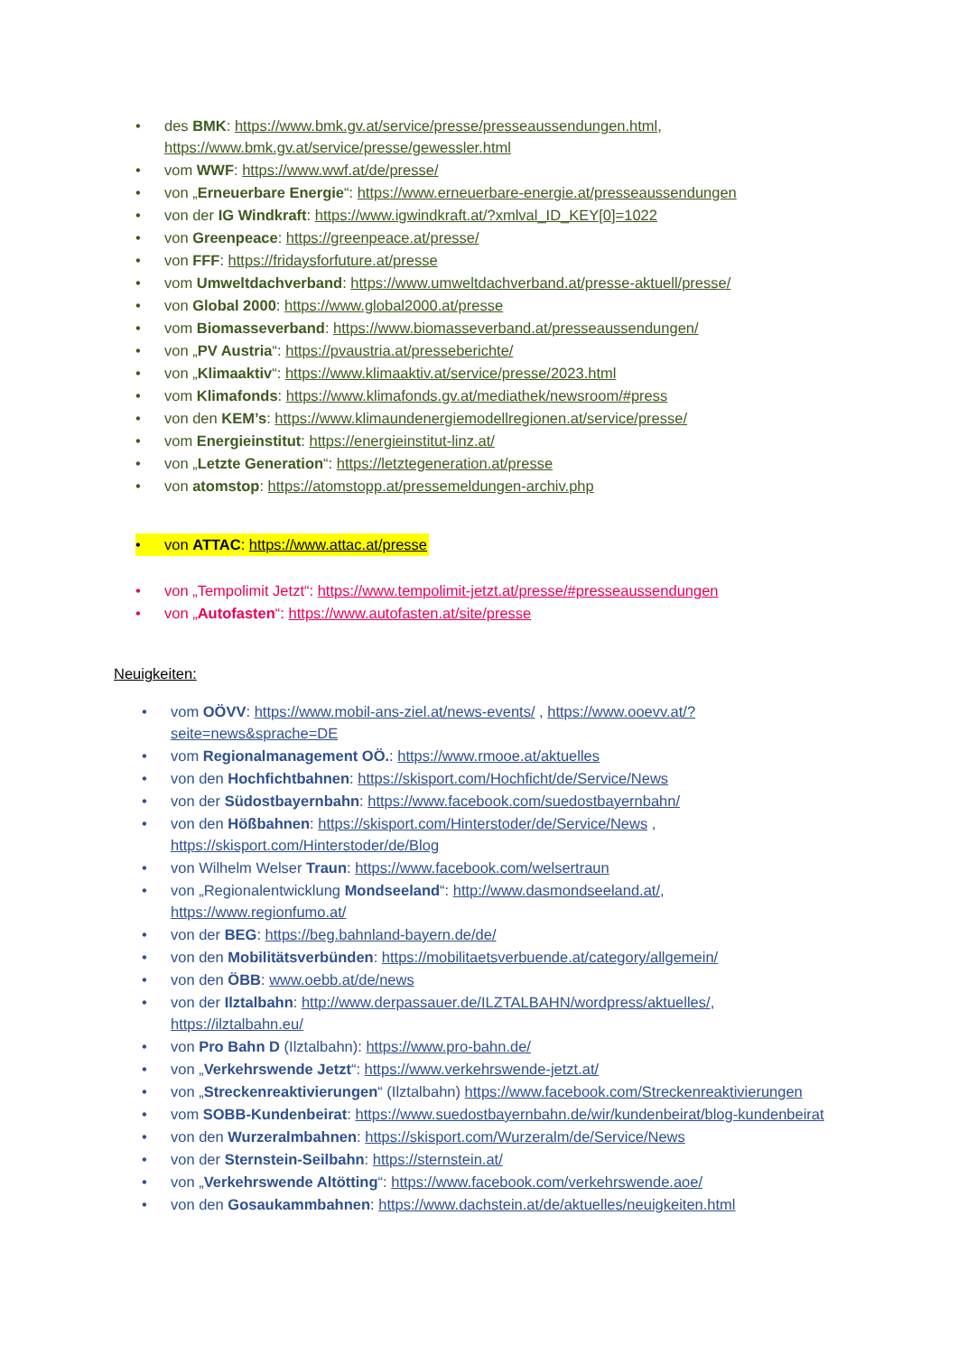• des BMK: https://www.bmk.gv.at/service/presse/presseaussendungen.html, https://www.bmk.gv.at/service/presse/gewessler.html
• vom WWF: https://www.wwf.at/de/presse/
• von „Erneuerbare Energie“: https://www.erneuerbare-energie.at/presseaussendungen
• von der IG Windkraft: https://www.igwindkraft.at/?xmlval_ID_KEY[0]=1022
• von Greenpeace: https://greenpeace.at/presse/
• von FFF: https://fridaysforfuture.at/presse
• vom Umweltdachverband: https://www.umweltdachverband.at/presse-aktuell/presse/
• von Global 2000: https://www.global2000.at/presse
• vom Biomasseverband: https://www.biomasseverband.at/presseaussendungen/
• von „PV Austria“: https://pvaustria.at/presseberichte/
• von „Klimaaktiv“: https://www.klimaaktiv.at/service/presse/2023.html
• vom Klimafonds: https://www.klimafonds.gv.at/mediathek/newsroom/#press
• von den KEM’s: https://www.klimaundenergiemodellregionen.at/service/presse/
• vom Energieinstitut: https://energieinstitut-linz.at/
• von „Letzte Generation“: https://letztegeneration.at/presse
• von atomstop: https://atomstopp.at/pressemeldungen-archiv.php
• von ATTAC: https://www.attac.at/presse
• von „Tempolimit Jetzt“: https://www.tempolimit-jetzt.at/presse/#presseaussendungen
• von „Autofasten“: https://www.autofasten.at/site/presse
Neuigkeiten:
• vom OÖVV: https://www.mobil-ans-ziel.at/news-events/ , https://www.ooevv.at/?seite=news&sprache=DE
• vom Regionalmanagement OÖ.: https://www.rmooe.at/aktuelles
• von den Hochfichtbahnen: https://skisport.com/Hochficht/de/Service/News
• von der Südostbayernbahn: https://www.facebook.com/suedostbayernbahn/
• von den Hößbahnen: https://skisport.com/Hinterstoder/de/Service/News , https://skisport.com/Hinterstoder/de/Blog
• von Wilhelm Welser Traun: https://www.facebook.com/welsertraun
• von „Regionalentwicklung Mondseeland“: http://www.dasmondseeland.at/, https://www.regionfumo.at/
• von der BEG: https://beg.bahnland-bayern.de/de/
• von den Mobilitätsverbünden: https://mobilitaetsverbuende.at/category/allgemein/
• von den ÖBB: www.oebb.at/de/news
• von der Ilztalbahn: http://www.derpassauer.de/ILZTALBAHN/wordpress/aktuelles/, https://ilztalbahn.eu/
• von Pro Bahn D (Ilztalbahn): https://www.pro-bahn.de/
• von „Verkehrswende Jetzt“: https://www.verkehrswende-jetzt.at/
• von „Streckenreaktivierungen“ (Ilztalbahn) https://www.facebook.com/Streckenreaktivierungen
• vom SOBB-Kundenbeirat: https://www.suedostbayernbahn.de/wir/kundenbeirat/blog-kundenbeirat
• von den Wurzeralmbahnen: https://skisport.com/Wurzeralm/de/Service/News
• von der Sternstein-Seilbahn: https://sternstein.at/
• von „Verkehrswende Altötting“: https://www.facebook.com/verkehrswende.aoe/
• von den Gosaukammbahnen: https://www.dachstein.at/de/aktuelles/neuigkeiten.html